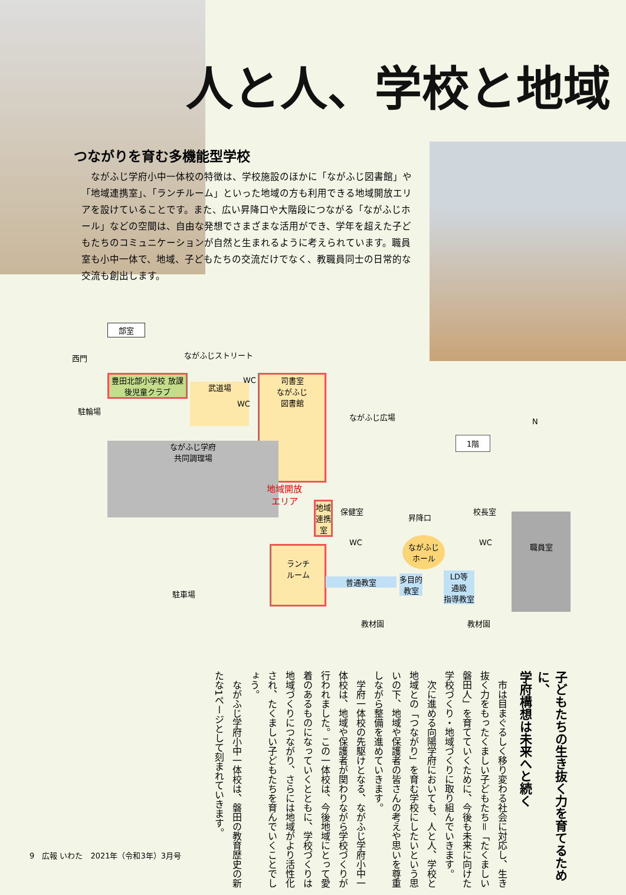人と人、学校と地域
つながりを育む多機能型学校
　ながふじ学府小中一体校の特徴は、学校施設のほかに「ながふじ図書館」や「地域連携室」、「ランチルーム」といった地域の方も利用できる地域開放エリアを設けていることです。また、広い昇降口や大階段につながる「ながふじホール」などの空間は、自由な発想でさまざまな活用ができ、学年を超えた子どもたちのコミュニケーションが自然と生まれるように考えられています。職員室も小中一体で、地域、子どもたちの交流だけでなく、教職員同士の日常的な交流も創出します。
部室
西門 ながふじストリート
豊田北部小学校 放課後児童クラブ
駐輪場
武道場
WC
WC
司書室
ながふじ
図書館
ながふじ広場
1階
N
ながふじ学府
共同調理場
地域開放
エリア
地域
連携
室
保健室
昇降口
校長室
ながふじ
ホール
WC WC
職員室
ランチ
ルーム
普通教室
多目的
教室
LD等
通級
指導教室
駐車場
教材園 教材園
子どもたちの生き抜く力を育てるために、
学府構想は未来へと続く
　市は目まぐるしく移り変わる社会に対応し、生き抜く力をもったくましい子どもたち＝「たくましい磐田人」を育てていくために、今後も未来に向けた学校づくり・地域づくりに取り組んでいきます。
　次に進める向陽学府においても、人と人、学校と地域との「つながり」を育む学校にしたいという思いの下、地域や保護者の皆さんの考えや思いを尊重しながら整備を進めていきます。
　学府一体校の先駆けとなる、ながふじ学府小中一体校は、地域や保護者が関わりながら学校づくりが行われました。この一体校は、今後地域にとって愛着のあるものになっていくとともに、学校づくりは地域づくりにつながり、さらには地域がより活性化され、たくましい子どもたちを育んでいくことでしょう。
　ながふじ学府小中一体校は、磐田の教育歴史の新たな1ページとして刻まれていきます。
9　広報 いわた　2021年（令和3年）3月号